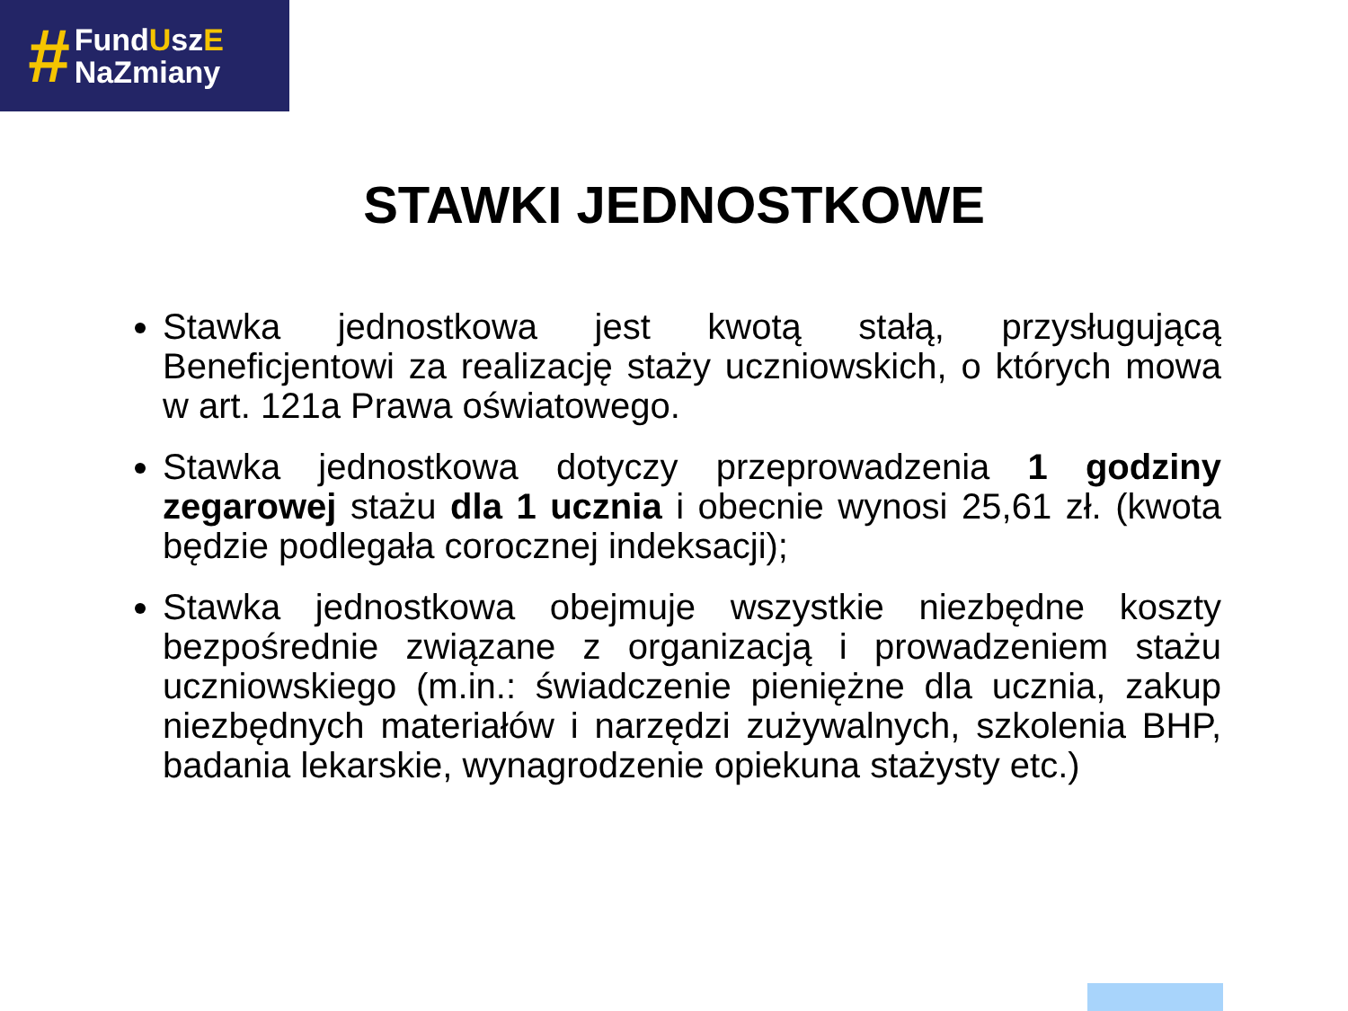#
FundUszE
NaZmiany
STAWKI JEDNOSTKOWE
Stawka jednostkowa jest kwotą stałą, przysługującą Beneficjentowi za realizację staży uczniowskich, o których mowa w art. 121a Prawa oświatowego.
Stawka jednostkowa dotyczy przeprowadzenia 1 godziny zegarowej stażu dla 1 ucznia i obecnie wynosi 25,61 zł. (kwota będzie podlegała corocznej indeksacji);
Stawka jednostkowa obejmuje wszystkie niezbędne koszty bezpośrednie związane z organizacją i prowadzeniem stażu uczniowskiego (m.in.: świadczenie pieniężne dla ucznia, zakup niezbędnych materiałów i narzędzi zużywalnych, szkolenia BHP, badania lekarskie, wynagrodzenie opiekuna stażysty etc.)